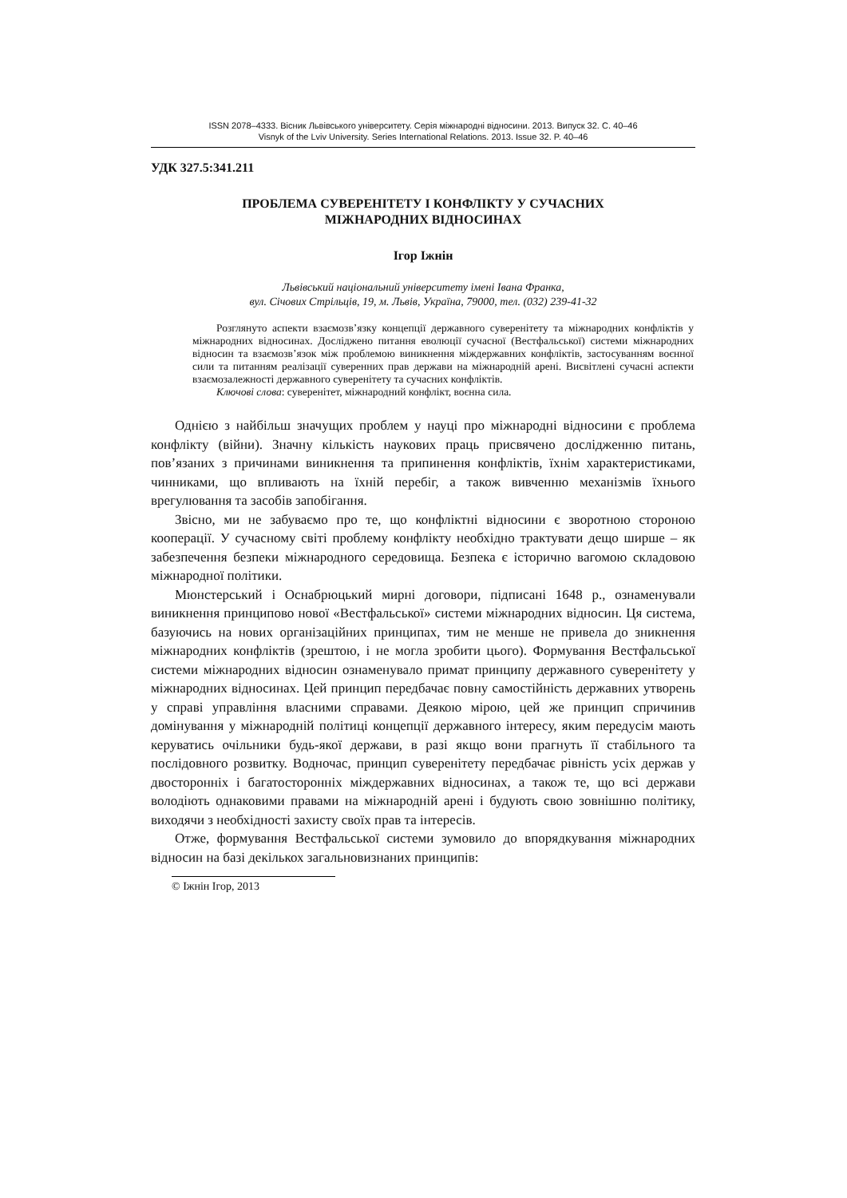ISSN 2078–4333. Вісник Львівського університету. Серія міжнародні відносини. 2013. Випуск 32. С. 40–46
Visnyk of the Lviv University. Series International Relations. 2013. Issue 32. P. 40–46
УДК 327.5:341.211
ПРОБЛЕМА СУВЕРЕНІТЕТУ І КОНФЛІКТУ У СУЧАСНИХ
МІЖНАРОДНИХ ВІДНОСИНАХ
Ігор Іжнін
Львівський національний університету імені Івана Франка,
вул. Січових Стрільців, 19, м. Львів, Україна, 79000, тел. (032) 239-41-32
Розглянуто аспекти взаємозв’язку концепції державного суверенітету та міжнародних конфліктів у міжнародних відносинах. Досліджено питання еволюції сучасної (Вестфальської) системи міжнародних відносин та взаємозв’язок між проблемою виникнення міждержавних конфліктів, застосуванням воєнної сили та питанням реалізації суверенних прав держави на міжнародній арені. Висвітлені сучасні аспекти взаємозалежності державного суверенітету та сучасних конфліктів.
Ключові слова: суверенітет, міжнародний конфлікт, воєнна сила.
Однією з найбільш значущих проблем у науці про міжнародні відносини є проблема конфлікту (війни). Значну кількість наукових праць присвячено дослідженню питань, пов’язаних з причинами виникнення та припинення конфліктів, їхнім характеристиками, чинниками, що впливають на їхній перебіг, а також вивченню механізмів їхнього врегулювання та засобів запобігання.
Звісно, ми не забуваємо про те, що конфліктні відносини є зворотною стороною кооперації. У сучасному світі проблему конфлікту необхідно трактувати дещо ширше – як забезпечення безпеки міжнародного середовища. Безпека є історично вагомою складовою міжнародної політики.
Мюнстерський і Оснабрюцький мирні договори, підписані 1648 р., ознаменували виникнення принципово нової «Вестфальської» системи міжнародних відносин. Ця система, базуючись на нових організаційних принципах, тим не менше не привела до зникнення міжнародних конфліктів (зрештою, і не могла зробити цього). Формування Вестфальської системи міжнародних відносин ознаменувало примат принципу державного суверенітету у міжнародних відносинах. Цей принцип передбачає повну самостійність державних утворень у справі управління власними справами. Деякою мірою, цей же принцип спричинив домінування у міжнародній політиці концепції державного інтересу, яким передусім мають керуватись очільники будь-якої держави, в разі якщо вони прагнуть її стабільного та послідовного розвитку. Водночас, принцип суверенітету передбачає рівність усіх держав у двосторонніх і багатосторонніх міждержавних відносинах, а також те, що всі держави володіють однаковими правами на міжнародній арені і будують свою зовнішню політику, виходячи з необхідності захисту своїх прав та інтересів.
Отже, формування Вестфальської системи зумовило до впорядкування міжнародних відносин на базі декількох загальновизнаних принципів:
© Іжнін Ігор, 2013